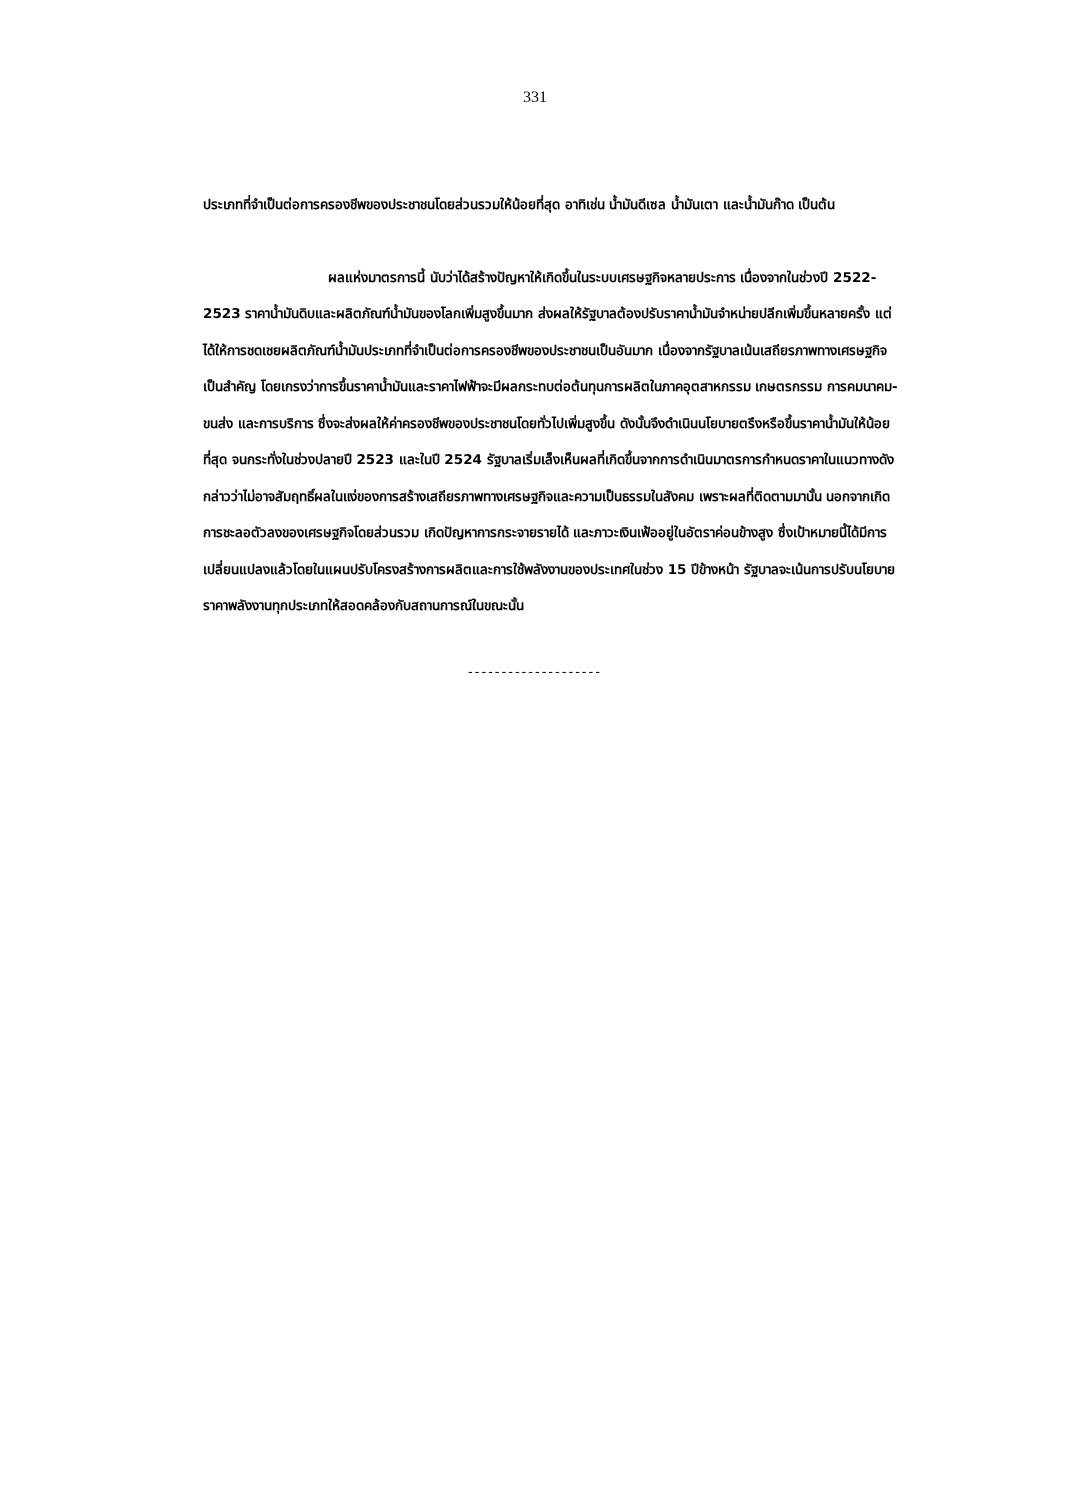331
ประเภทที่จำเป็นต่อการครองชีพของประชาชนโดยส่วนรวมให้น้อยที่สุด อาทิเช่น น้ำมันดีเซล น้ำมันเตา และน้ำมันก๊าด เป็นต้น
ผลแห่งมาตรการนี้ นับว่าได้สร้างปัญหาให้เกิดขึ้นในระบบเศรษฐกิจหลายประการ เนื่องจากในช่วงปี 2522-2523 ราคาน้ำมันดิบและผลิตภัณฑ์น้ำมันของโลกเพิ่มสูงขึ้นมาก ส่งผลให้รัฐบาลต้องปรับราคาน้ำมันจำหน่ายปลีกเพิ่มขึ้นหลายครั้ง แต่ได้ให้การชดเชยผลิตภัณฑ์น้ำมันประเภทที่จำเป็นต่อการครองชีพของประชาชนเป็นอันมาก เนื่องจากรัฐบาลเน้นเสถียรภาพทางเศรษฐกิจเป็นสำคัญ โดยเกรงว่าการขึ้นราคาน้ำมันและราคาไฟฟ้าจะมีผลกระทบต่อต้นทุนการผลิตในภาคอุตสาหกรรม เกษตรกรรม การคมนาคม-ขนส่ง และการบริการ ซึ่งจะส่งผลให้ค่าครองชีพของประชาชนโดยทั่วไปเพิ่มสูงขึ้น ดังนั้นจึงดำเนินนโยบายตรึงหรือขึ้นราคาน้ำมันให้น้อยที่สุด จนกระทั่งในช่วงปลายปี 2523 และในปี 2524 รัฐบาลเริ่มเล็งเห็นผลที่เกิดขึ้นจากการดำเนินมาตรการกำหนดราคาในแนวทางดังกล่าวว่าไม่อาจสัมฤทธิ์ผลในแง่ของการสร้างเสถียรภาพทางเศรษฐกิจและความเป็นธรรมในสังคม เพราะผลที่ติดตามมานั้น นอกจากเกิดการชะลอตัวลงของเศรษฐกิจโดยส่วนรวม เกิดปัญหาการกระจายรายได้ และภาวะเงินเฟ้ออยู่ในอัตราค่อนข้างสูง ซึ่งเป้าหมายนี้ได้มีการเปลี่ยนแปลงแล้วโดยในแผนปรับโครงสร้างการผลิตและการใช้พลังงานของประเทศในช่วง 15 ปีข้างหน้า รัฐบาลจะเน้นการปรับนโยบายราคาพลังงานทุกประเภทให้สอดคล้องกับสถานการณ์ในขณะนั้น
--------------------